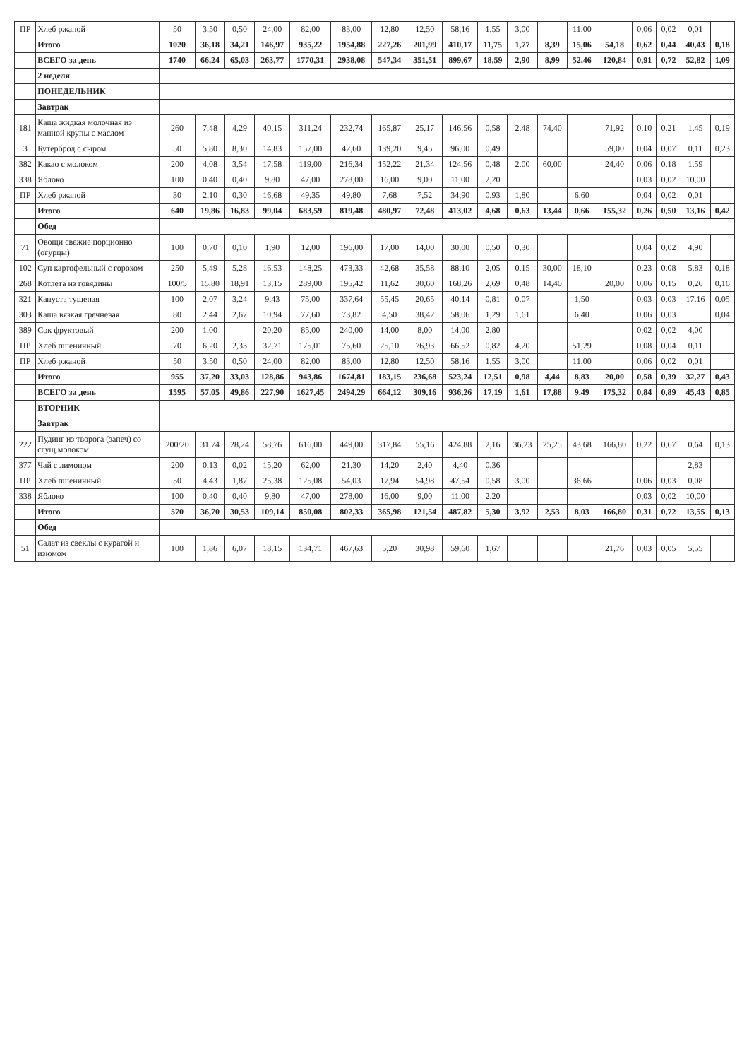| ПР | Хлеб ржаной | 50 | 3,50 | 0,50 | 24,00 | 82,00 | 83,00 | 12,80 | 12,50 | 58,16 | 1,55 | 3,00 | | 11,00 | | 0,06 | 0,02 | 0,01 | |
| | Итого | 1020 | 36,18 | 34,21 | 146,97 | 935,22 | 1954,88 | 227,26 | 201,99 | 410,17 | 11,75 | 1,77 | 8,39 | 15,06 | 54,18 | 0,62 | 0,44 | 40,43 | 0,18 |
| | ВСЕГО за день | 1740 | 66,24 | 65,03 | 263,77 | 1770,31 | 2938,08 | 547,34 | 351,51 | 899,67 | 18,59 | 2,90 | 8,99 | 52,46 | 120,84 | 0,91 | 0,72 | 52,82 | 1,09 |
| | 2 неделя | | | | | | | | | | | | | | | | | | |
| | ПОНЕДЕЛЬНИК | | | | | | | | | | | | | | | | | | |
| | Завтрак | | | | | | | | | | | | | | | | | | |
| 181 | Каша жидкая молочная из манной крупы с маслом | 260 | 7,48 | 4,29 | 40,15 | 311,24 | 232,74 | 165,87 | 25,17 | 146,56 | 0,58 | 2,48 | 74,40 | | 71,92 | 0,10 | 0,21 | 1,45 | 0,19 |
| 3 | Бутерброд с сыром | 50 | 5,80 | 8,30 | 14,83 | 157,00 | 42,60 | 139,20 | 9,45 | 96,00 | 0,49 | | | | 59,00 | 0,04 | 0,07 | 0,11 | 0,23 |
| 382 | Какао с молоком | 200 | 4,08 | 3,54 | 17,58 | 119,00 | 216,34 | 152,22 | 21,34 | 124,56 | 0,48 | 2,00 | 60,00 | | 24,40 | 0,06 | 0,18 | 1,59 | |
| 338 | Яблоко | 100 | 0,40 | 0,40 | 9,80 | 47,00 | 278,00 | 16,00 | 9,00 | 11,00 | 2,20 | | | | | 0,03 | 0,02 | 10,00 | |
| ПР | Хлеб ржаной | 30 | 2,10 | 0,30 | 16,68 | 49,35 | 49,80 | 7,68 | 7,52 | 34,90 | 0,93 | 1,80 | | 6,60 | | 0,04 | 0,02 | 0,01 | |
| | Итого | 640 | 19,86 | 16,83 | 99,04 | 683,59 | 819,48 | 480,97 | 72,48 | 413,02 | 4,68 | 0,63 | 13,44 | 0,66 | 155,32 | 0,26 | 0,50 | 13,16 | 0,42 |
| | Обед | | | | | | | | | | | | | | | | | | |
| 71 | Овощи свежие порционно (огурцы) | 100 | 0,70 | 0,10 | 1,90 | 12,00 | 196,00 | 17,00 | 14,00 | 30,00 | 0,50 | 0,30 | | | | 0,04 | 0,02 | 4,90 | |
| 102 | Суп картофельный с горохом | 250 | 5,49 | 5,28 | 16,53 | 148,25 | 473,33 | 42,68 | 35,58 | 88,10 | 2,05 | 0,15 | 30,00 | 18,10 | | 0,23 | 0,08 | 5,83 | 0,18 |
| 268 | Котлета из говядины | 100/5 | 15,80 | 18,91 | 13,15 | 289,00 | 195,42 | 11,62 | 30,60 | 168,26 | 2,69 | 0,48 | 14,40 | | 20,00 | 0,06 | 0,15 | 0,26 | 0,16 |
| 321 | Капуста тушеная | 100 | 2,07 | 3,24 | 9,43 | 75,00 | 337,64 | 55,45 | 20,65 | 40,14 | 0,81 | 0,07 | | 1,50 | | 0,03 | 0,03 | 17,16 | 0,05 |
| 303 | Каша вязкая гречневая | 80 | 2,44 | 2,67 | 10,94 | 77,60 | 73,82 | 4,50 | 38,42 | 58,06 | 1,29 | 1,61 | | 6,40 | | 0,06 | 0,03 | | 0,04 |
| 389 | Сок фруктовый | 200 | 1,00 | | 20,20 | 85,00 | 240,00 | 14,00 | 8,00 | 14,00 | 2,80 | | | | | 0,02 | 0,02 | 4,00 | |
| ПР | Хлеб пшеничный | 70 | 6,20 | 2,33 | 32,71 | 175,01 | 75,60 | 25,10 | 76,93 | 66,52 | 0,82 | 4,20 | | 51,29 | | 0,08 | 0,04 | 0,11 | |
| ПР | Хлеб ржаной | 50 | 3,50 | 0,50 | 24,00 | 82,00 | 83,00 | 12,80 | 12,50 | 58,16 | 1,55 | 3,00 | | 11,00 | | 0,06 | 0,02 | 0,01 | |
| | Итого | 955 | 37,20 | 33,03 | 128,86 | 943,86 | 1674,81 | 183,15 | 236,68 | 523,24 | 12,51 | 0,98 | 4,44 | 8,83 | 20,00 | 0,58 | 0,39 | 32,27 | 0,43 |
| | ВСЕГО за день | 1595 | 57,05 | 49,86 | 227,90 | 1627,45 | 2494,29 | 664,12 | 309,16 | 936,26 | 17,19 | 1,61 | 17,88 | 9,49 | 175,32 | 0,84 | 0,89 | 45,43 | 0,85 |
| | ВТОРНИК | | | | | | | | | | | | | | | | | | |
| | Завтрак | | | | | | | | | | | | | | | | | | |
| 222 | Пудинг из творога (запеч) со сгущ.молоком | 200/20 | 31,74 | 28,24 | 58,76 | 616,00 | 449,00 | 317,84 | 55,16 | 424,88 | 2,16 | 36,23 | 25,25 | 43,68 | 166,80 | 0,22 | 0,67 | 0,64 | 0,13 |
| 377 | Чай с лимоном | 200 | 0,13 | 0,02 | 15,20 | 62,00 | 21,30 | 14,20 | 2,40 | 4,40 | 0,36 | | | | | | | 2,83 | |
| ПР | Хлеб пшеничный | 50 | 4,43 | 1,87 | 25,38 | 125,08 | 54,03 | 17,94 | 54,98 | 47,54 | 0,58 | 3,00 | | 36,66 | | 0,06 | 0,03 | 0,08 | |
| 338 | Яблоко | 100 | 0,40 | 0,40 | 9,80 | 47,00 | 278,00 | 16,00 | 9,00 | 11,00 | 2,20 | | | | | 0,03 | 0,02 | 10,00 | |
| | Итого | 570 | 36,70 | 30,53 | 109,14 | 850,08 | 802,33 | 365,98 | 121,54 | 487,82 | 5,30 | 3,92 | 2,53 | 8,03 | 166,80 | 0,31 | 0,72 | 13,55 | 0,13 |
| | Обед | | | | | | | | | | | | | | | | | | |
| 51 | Салат из свеклы с курагой и изюмом | 100 | 1,86 | 6,07 | 18,15 | 134,71 | 467,63 | 5,20 | 30,98 | 59,60 | 1,67 | | | | 21,76 | 0,03 | 0,05 | 5,55 | |